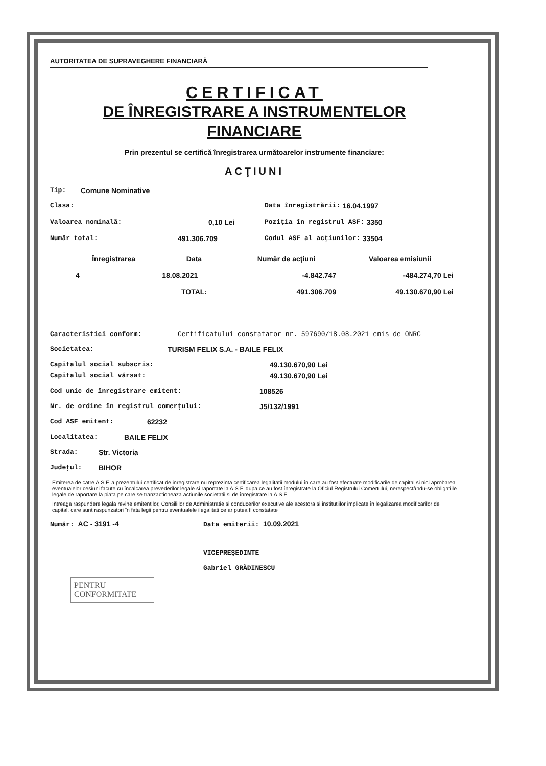AUTORITATEA DE SUPRAVEGHERE FINANCIARĂ
CERTIFICAT
DE ÎNREGISTRARE A INSTRUMENTELOR
FINANCIARE
Prin prezentul se certifică înregistrarea următoarelor instrumente financiare:
ACŢIUNI
Tip: Comune Nominative
Clasa: Data înregistrării: 16.04.1997
Valoarea nominală: 0,10 Lei Poziţia în registrul ASF: 3350
Număr total: 491.306.709 Codul ASF al acţiunilor: 33504
| Înregistrarea | Data | Număr de acţiuni | Valoarea emisiunii |
| --- | --- | --- | --- |
| 4 | 18.08.2021 | -4.842.747 | -484.274,70 Lei |
| | TOTAL: | 491.306.709 | 49.130.670,90 Lei |
Caracteristici conform: Certificatului constatator nr. 597690/18.08.2021 emis de ONRC
Societatea: TURISM FELIX S.A. - BAILE FELIX
Capitalul social subscris: 49.130.670,90 Lei
Capitalul social vărsat: 49.130.670,90 Lei
Cod unic de înregistrare emitent: 108526
Nr. de ordine în registrul comerţului: J5/132/1991
Cod ASF emitent: 62232
Localitatea: BAILE FELIX
Strada: Str. Victoria
Judeţul: BIHOR
Emiterea de catre A.S.F. a prezentului certificat de inregistrare nu reprezinta certificarea legalitatii modului în care au fost efectuate modificarile de capital si nici aprobarea eventualelor cesiuni facute cu încalcarea prevederilor legale si raportate la A.S.F. dupa ce au fost înregistrate la Oficiul Registrului Comertului, nerespectându-se obligatiile legale de raportare la piata pe care se tranzactioneaza actiunile societatii si de înregistrare la A.S.F.
Intreaga raspundere legala revine emitentilor, Consiliilor de Administratie si conducerilor executive ale acestora si institutiilor implicate în legalizarea modificarilor de capital, care sunt raspunzatori în fata legii pentru eventualele ilegalitati ce ar putea fi constatate
Număr: AC - 3191 -4 Data emiterii: 10.09.2021
VICEPREŞEDINTE
Gabriel GRĂDINESCU
PENTRU
CONFORMITATE